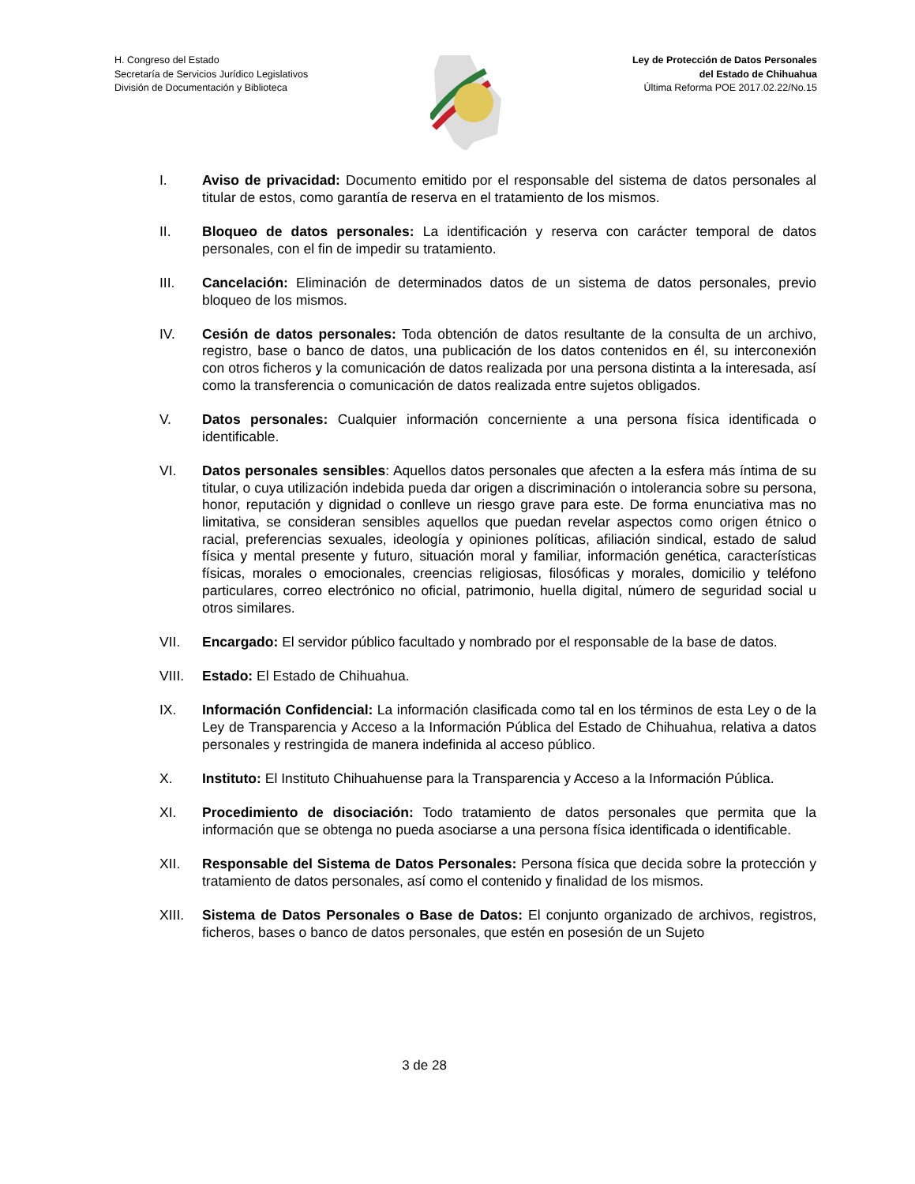H. Congreso del Estado
Secretaría de Servicios Jurídico Legislativos
División de Documentación y Biblioteca
Ley de Protección de Datos Personales
del Estado de Chihuahua
Última Reforma POE 2017.02.22/No.15
I. Aviso de privacidad: Documento emitido por el responsable del sistema de datos personales al titular de estos, como garantía de reserva en el tratamiento de los mismos.
II. Bloqueo de datos personales: La identificación y reserva con carácter temporal de datos personales, con el fin de impedir su tratamiento.
III. Cancelación: Eliminación de determinados datos de un sistema de datos personales, previo bloqueo de los mismos.
IV. Cesión de datos personales: Toda obtención de datos resultante de la consulta de un archivo, registro, base o banco de datos, una publicación de los datos contenidos en él, su interconexión con otros ficheros y la comunicación de datos realizada por una persona distinta a la interesada, así como la transferencia o comunicación de datos realizada entre sujetos obligados.
V. Datos personales: Cualquier información concerniente a una persona física identificada o identificable.
VI. Datos personales sensibles: Aquellos datos personales que afecten a la esfera más íntima de su titular, o cuya utilización indebida pueda dar origen a discriminación o intolerancia sobre su persona, honor, reputación y dignidad o conlleve un riesgo grave para este. De forma enunciativa mas no limitativa, se consideran sensibles aquellos que puedan revelar aspectos como origen étnico o racial, preferencias sexuales, ideología y opiniones políticas, afiliación sindical, estado de salud física y mental presente y futuro, situación moral y familiar, información genética, características físicas, morales o emocionales, creencias religiosas, filosóficas y morales, domicilio y teléfono particulares, correo electrónico no oficial, patrimonio, huella digital, número de seguridad social u otros similares.
VII. Encargado: El servidor público facultado y nombrado por el responsable de la base de datos.
VIII. Estado: El Estado de Chihuahua.
IX. Información Confidencial: La información clasificada como tal en los términos de esta Ley o de la Ley de Transparencia y Acceso a la Información Pública del Estado de Chihuahua, relativa a datos personales y restringida de manera indefinida al acceso público.
X. Instituto: El Instituto Chihuahuense para la Transparencia y Acceso a la Información Pública.
XI. Procedimiento de disociación: Todo tratamiento de datos personales que permita que la información que se obtenga no pueda asociarse a una persona física identificada o identificable.
XII. Responsable del Sistema de Datos Personales: Persona física que decida sobre la protección y tratamiento de datos personales, así como el contenido y finalidad de los mismos.
XIII. Sistema de Datos Personales o Base de Datos: El conjunto organizado de archivos, registros, ficheros, bases o banco de datos personales, que estén en posesión de un Sujeto
3 de 28